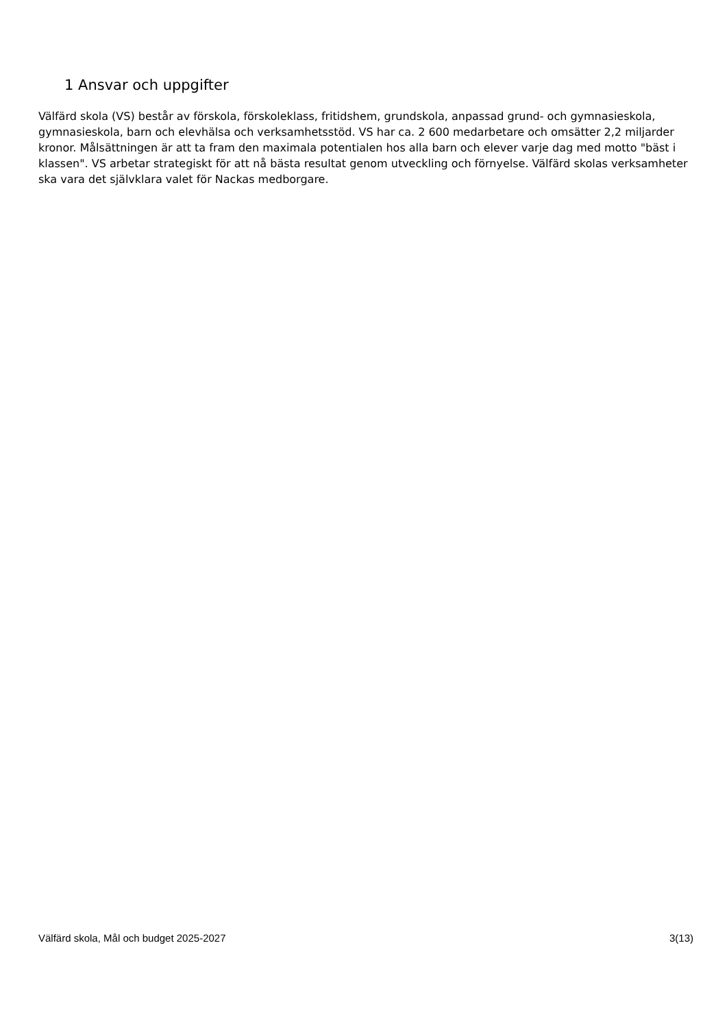1 Ansvar och uppgifter
Välfärd skola (VS) består av förskola, förskoleklass, fritidshem, grundskola, anpassad grund- och gymnasieskola, gymnasieskola, barn och elevhälsa och verksamhetsstöd. VS har ca. 2 600 medarbetare och omsätter 2,2 miljarder kronor. Målsättningen är att ta fram den maximala potentialen hos alla barn och elever varje dag med motto "bäst i klassen". VS arbetar strategiskt för att nå bästa resultat genom utveckling och förnyelse. Välfärd skolas verksamheter ska vara det självklara valet för Nackas medborgare.
Välfärd skola, Mål och budget 2025-2027 3(13)